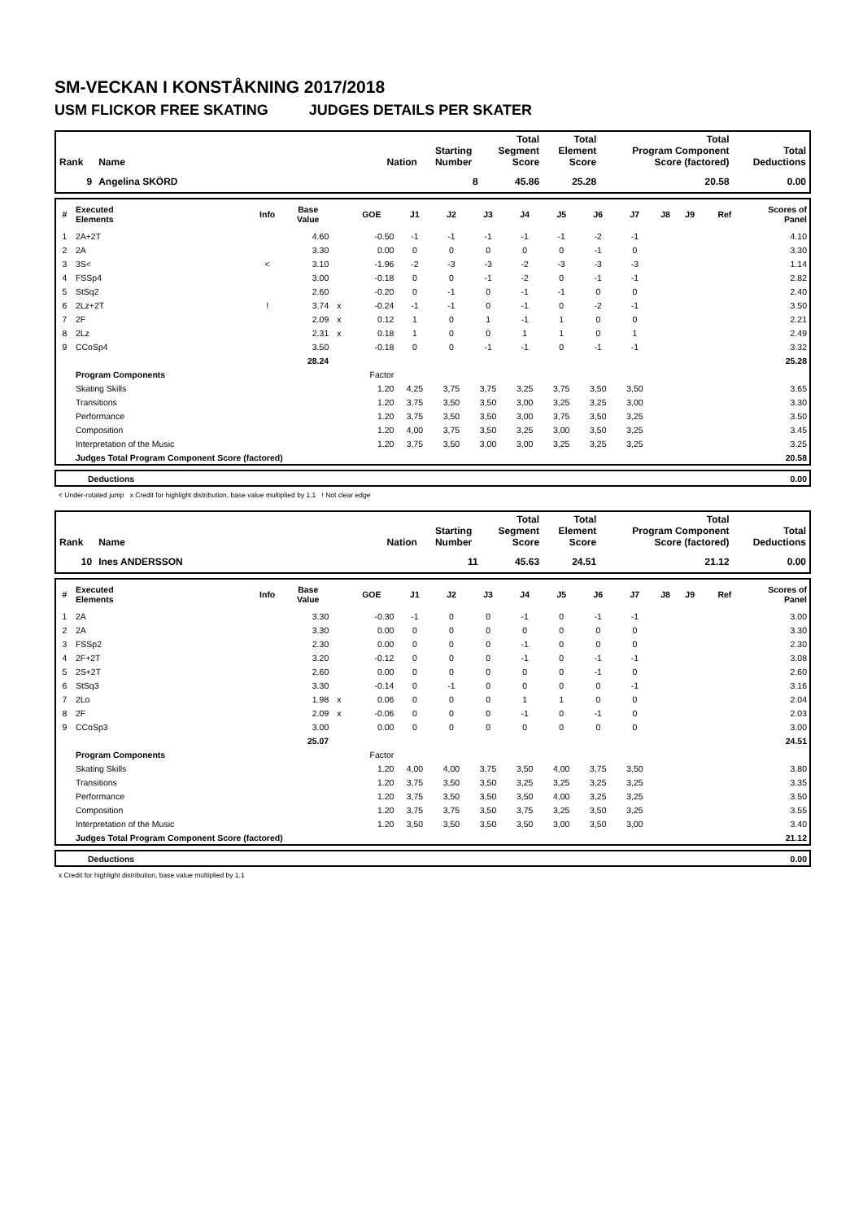SM-VECKAN I KONSTÅKNING 2017/2018
USM FLICKOR FREE SKATING JUDGES DETAILS PER SKATER
| Rank | Name | Nation | Starting Number | Total Segment Score | Total Element Score | Total Program Component Score (factored) | Total Deductions |
| --- | --- | --- | --- | --- | --- | --- | --- |
| 9 | Angelina SKÖRD | | 8 | 45.86 | 25.28 | 20.58 | 0.00 |
| # | Executed Elements | Info | Base Value | | GOE | J1 | J2 | J3 | J4 | J5 | J6 | J7 | J8 | J9 | Ref | Scores of Panel |
| --- | --- | --- | --- | --- | --- | --- | --- | --- | --- | --- | --- | --- | --- | --- | --- | --- |
| 1 | 2A+2T | | 4.60 | | -0.50 | -1 | -1 | -1 | -1 | -1 | -2 | -1 | | | | 4.10 |
| 2 | 2A | | 3.30 | | 0.00 | 0 | 0 | 0 | 0 | 0 | -1 | 0 | | | | 3.30 |
| 3 | 3S< | < | 3.10 | | -1.96 | -2 | -3 | -3 | -2 | -3 | -3 | -3 | | | | 1.14 |
| 4 | FSSp4 | | 3.00 | | -0.18 | 0 | 0 | -1 | -2 | 0 | -1 | -1 | | | | 2.82 |
| 5 | StSq2 | | 2.60 | | -0.20 | 0 | -1 | 0 | -1 | -1 | 0 | 0 | | | | 2.40 |
| 6 | 2Lz+2T | ! | 3.74 | x | -0.24 | -1 | -1 | 0 | -1 | 0 | -2 | -1 | | | | 3.50 |
| 7 | 2F | | 2.09 | x | 0.12 | 1 | 0 | 1 | -1 | 1 | 0 | 0 | | | | 2.21 |
| 8 | 2Lz | | 2.31 | x | 0.18 | 1 | 0 | 0 | 1 | 1 | 0 | 1 | | | | 2.49 |
| 9 | CCoSp4 | | 3.50 | | -0.18 | 0 | 0 | -1 | -1 | 0 | -1 | -1 | | | | 3.32 |
| | | | 28.24 | | | | | | | | | | | | | 25.28 |
| | Program Components | | | | Factor | | | | | | | | | | | |
| | Skating Skills | | | | 1.20 | 4,25 | 3,75 | 3,75 | 3,25 | 3,75 | 3,50 | 3,50 | | | | 3.65 |
| | Transitions | | | | 1.20 | 3,75 | 3,50 | 3,50 | 3,00 | 3,25 | 3,25 | 3,00 | | | | 3.30 |
| | Performance | | | | 1.20 | 3,75 | 3,50 | 3,50 | 3,00 | 3,75 | 3,50 | 3,25 | | | | 3.50 |
| | Composition | | | | 1.20 | 4,00 | 3,75 | 3,50 | 3,25 | 3,00 | 3,50 | 3,25 | | | | 3.45 |
| | Interpretation of the Music | | | | 1.20 | 3,75 | 3,50 | 3,00 | 3,00 | 3,25 | 3,25 | 3,25 | | | | 3.25 |
| | Judges Total Program Component Score (factored) | | | | | | | | | | | | | | | 20.58 |
| | Deductions | 0.00 |
< Under-rotated jump x Credit for highlight distribution, base value multiplied by 1.1 ! Not clear edge
| Rank | Name | Nation | Starting Number | Total Segment Score | Total Element Score | Total Program Component Score (factored) | Total Deductions |
| --- | --- | --- | --- | --- | --- | --- | --- |
| 10 | Ines ANDERSSON | | 11 | 45.63 | 24.51 | 21.12 | 0.00 |
| # | Executed Elements | Info | Base Value | | GOE | J1 | J2 | J3 | J4 | J5 | J6 | J7 | J8 | J9 | Ref | Scores of Panel |
| --- | --- | --- | --- | --- | --- | --- | --- | --- | --- | --- | --- | --- | --- | --- | --- | --- |
| 1 | 2A | | 3.30 | | -0.30 | -1 | 0 | 0 | -1 | 0 | -1 | -1 | | | | 3.00 |
| 2 | 2A | | 3.30 | | 0.00 | 0 | 0 | 0 | 0 | 0 | 0 | 0 | | | | 3.30 |
| 3 | FSSp2 | | 2.30 | | 0.00 | 0 | 0 | 0 | -1 | 0 | 0 | 0 | | | | 2.30 |
| 4 | 2F+2T | | 3.20 | | -0.12 | 0 | 0 | 0 | -1 | 0 | -1 | -1 | | | | 3.08 |
| 5 | 2S+2T | | 2.60 | | 0.00 | 0 | 0 | 0 | 0 | 0 | -1 | 0 | | | | 2.60 |
| 6 | StSq3 | | 3.30 | | -0.14 | 0 | -1 | 0 | 0 | 0 | 0 | -1 | | | | 3.16 |
| 7 | 2Lo | | 1.98 | x | 0.06 | 0 | 0 | 0 | 1 | 1 | 0 | 0 | | | | 2.04 |
| 8 | 2F | | 2.09 | x | -0.06 | 0 | 0 | 0 | -1 | 0 | -1 | 0 | | | | 2.03 |
| 9 | CCoSp3 | | 3.00 | | 0.00 | 0 | 0 | 0 | 0 | 0 | 0 | 0 | | | | 3.00 |
| | | | 25.07 | | | | | | | | | | | | | 24.51 |
| | Program Components | | | | Factor | | | | | | | | | | | |
| | Skating Skills | | | | 1.20 | 4,00 | 4,00 | 3,75 | 3,50 | 4,00 | 3,75 | 3,50 | | | | 3.80 |
| | Transitions | | | | 1.20 | 3,75 | 3,50 | 3,50 | 3,25 | 3,25 | 3,25 | 3,25 | | | | 3.35 |
| | Performance | | | | 1.20 | 3,75 | 3,50 | 3,50 | 3,50 | 4,00 | 3,25 | 3,25 | | | | 3.50 |
| | Composition | | | | 1.20 | 3,75 | 3,75 | 3,50 | 3,75 | 3,25 | 3,50 | 3,25 | | | | 3.55 |
| | Interpretation of the Music | | | | 1.20 | 3,50 | 3,50 | 3,50 | 3,50 | 3,00 | 3,50 | 3,00 | | | | 3.40 |
| | Judges Total Program Component Score (factored) | | | | | | | | | | | | | | | 21.12 |
| | Deductions | 0.00 |
x Credit for highlight distribution, base value multiplied by 1.1